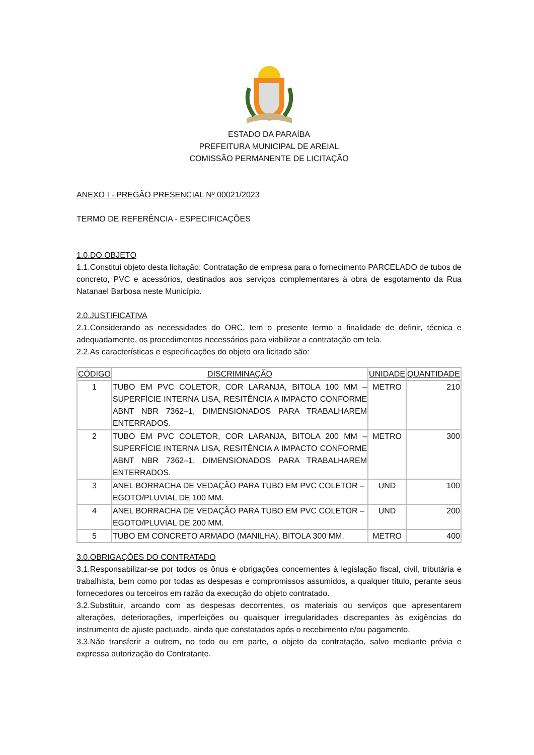ESTADO DA PARAÍBA
PREFEITURA MUNICIPAL DE AREIAL
COMISSÃO PERMANENTE DE LICITAÇÃO
ANEXO I - PREGÃO PRESENCIAL Nº 00021/2023
TERMO DE REFERÊNCIA - ESPECIFICAÇÕES
1.0.DO OBJETO
1.1.Constitui objeto desta licitação: Contratação de empresa para o fornecimento PARCELADO de tubos de concreto, PVC e acessórios, destinados aos serviços complementares à obra de esgotamento da Rua Natanael Barbosa neste Município.
2.0.JUSTIFICATIVA
2.1.Considerando as necessidades do ORC, tem o presente termo a finalidade de definir, técnica e adequadamente, os procedimentos necessários para viabilizar a contratação em tela.
2.2.As características e especificações do objeto ora licitado são:
| CÓDIGO | DISCRIMINAÇÃO | UNIDADE | QUANTIDADE |
| --- | --- | --- | --- |
| 1 | TUBO EM PVC COLETOR, COR LARANJA, BITOLA 100 MM – SUPERFÍCIE INTERNA LISA, RESITÊNCIA A IMPACTO CONFORME ABNT NBR 7362–1, DIMENSIONADOS PARA TRABALHAREM ENTERRADOS. | METRO | 210 |
| 2 | TUBO EM PVC COLETOR, COR LARANJA, BITOLA 200 MM – SUPERFÍCIE INTERNA LISA, RESITÊNCIA A IMPACTO CONFORME ABNT NBR 7362–1, DIMENSIONADOS PARA TRABALHAREM ENTERRADOS. | METRO | 300 |
| 3 | ANEL BORRACHA DE VEDAÇÃO PARA TUBO EM PVC COLETOR – EGOTO/PLUVIAL DE 100 MM. | UND | 100 |
| 4 | ANEL BORRACHA DE VEDAÇÃO PARA TUBO EM PVC COLETOR – EGOTO/PLUVIAL DE 200 MM. | UND | 200 |
| 5 | TUBO EM CONCRETO ARMADO (MANILHA), BITOLA 300 MM. | METRO | 400 |
3.0.OBRIGAÇÕES DO CONTRATADO
3.1.Responsabilizar-se por todos os ônus e obrigações concernentes à legislação fiscal, civil, tributária e trabalhista, bem como por todas as despesas e compromissos assumidos, a qualquer título, perante seus fornecedores ou terceiros em razão da execução do objeto contratado.
3.2.Substituir, arcando com as despesas decorrentes, os materiais ou serviços que apresentarem alterações, deteriorações, imperfeições ou quaisquer irregularidades discrepantes às exigências do instrumento de ajuste pactuado, ainda que constatados após o recebimento e/ou pagamento.
3.3.Não transferir a outrem, no todo ou em parte, o objeto da contratação, salvo mediante prévia e expressa autorização do Contratante.